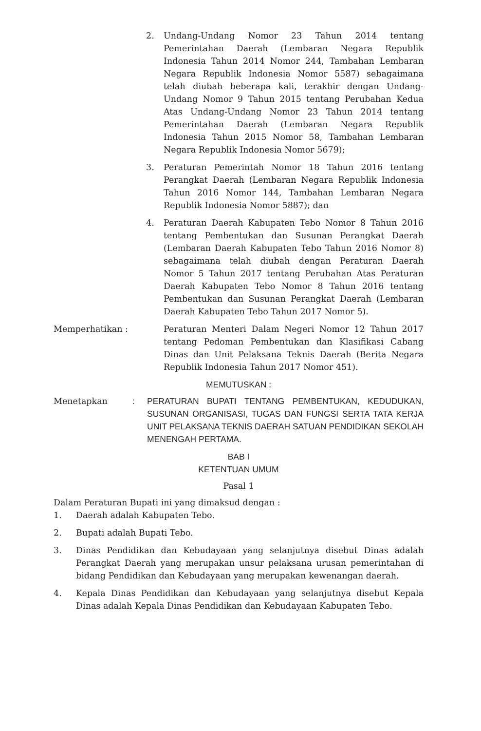2. Undang-Undang Nomor 23 Tahun 2014 tentang Pemerintahan Daerah (Lembaran Negara Republik Indonesia Tahun 2014 Nomor 244, Tambahan Lembaran Negara Republik Indonesia Nomor 5587) sebagaimana telah diubah beberapa kali, terakhir dengan Undang-Undang Nomor 9 Tahun 2015 tentang Perubahan Kedua Atas Undang-Undang Nomor 23 Tahun 2014 tentang Pemerintahan Daerah (Lembaran Negara Republik Indonesia Tahun 2015 Nomor 58, Tambahan Lembaran Negara Republik Indonesia Nomor 5679);
3. Peraturan Pemerintah Nomor 18 Tahun 2016 tentang Perangkat Daerah (Lembaran Negara Republik Indonesia Tahun 2016 Nomor 144, Tambahan Lembaran Negara Republik Indonesia Nomor 5887); dan
4. Peraturan Daerah Kabupaten Tebo Nomor 8 Tahun 2016 tentang Pembentukan dan Susunan Perangkat Daerah (Lembaran Daerah Kabupaten Tebo Tahun 2016 Nomor 8) sebagaimana telah diubah dengan Peraturan Daerah Nomor 5 Tahun 2017 tentang Perubahan Atas Peraturan Daerah Kabupaten Tebo Nomor 8 Tahun 2016 tentang Pembentukan dan Susunan Perangkat Daerah (Lembaran Daerah Kabupaten Tebo Tahun 2017 Nomor 5).
Memperhatikan : Peraturan Menteri Dalam Negeri Nomor 12 Tahun 2017 tentang Pedoman Pembentukan dan Klasifikasi Cabang Dinas dan Unit Pelaksana Teknis Daerah (Berita Negara Republik Indonesia Tahun 2017 Nomor 451).
MEMUTUSKAN :
Menetapkan : PERATURAN BUPATI TENTANG PEMBENTUKAN, KEDUDUKAN, SUSUNAN ORGANISASI, TUGAS DAN FUNGSI SERTA TATA KERJA UNIT PELAKSANA TEKNIS DAERAH SATUAN PENDIDIKAN SEKOLAH MENENGAH PERTAMA.
BAB I
KETENTUAN UMUM
Pasal 1
Dalam Peraturan Bupati ini yang dimaksud dengan :
1. Daerah adalah Kabupaten Tebo.
2. Bupati adalah Bupati Tebo.
3. Dinas Pendidikan dan Kebudayaan yang selanjutnya disebut Dinas adalah Perangkat Daerah yang merupakan unsur pelaksana urusan pemerintahan di bidang Pendidikan dan Kebudayaan yang merupakan kewenangan daerah.
4. Kepala Dinas Pendidikan dan Kebudayaan yang selanjutnya disebut Kepala Dinas adalah Kepala Dinas Pendidikan dan Kebudayaan Kabupaten Tebo.